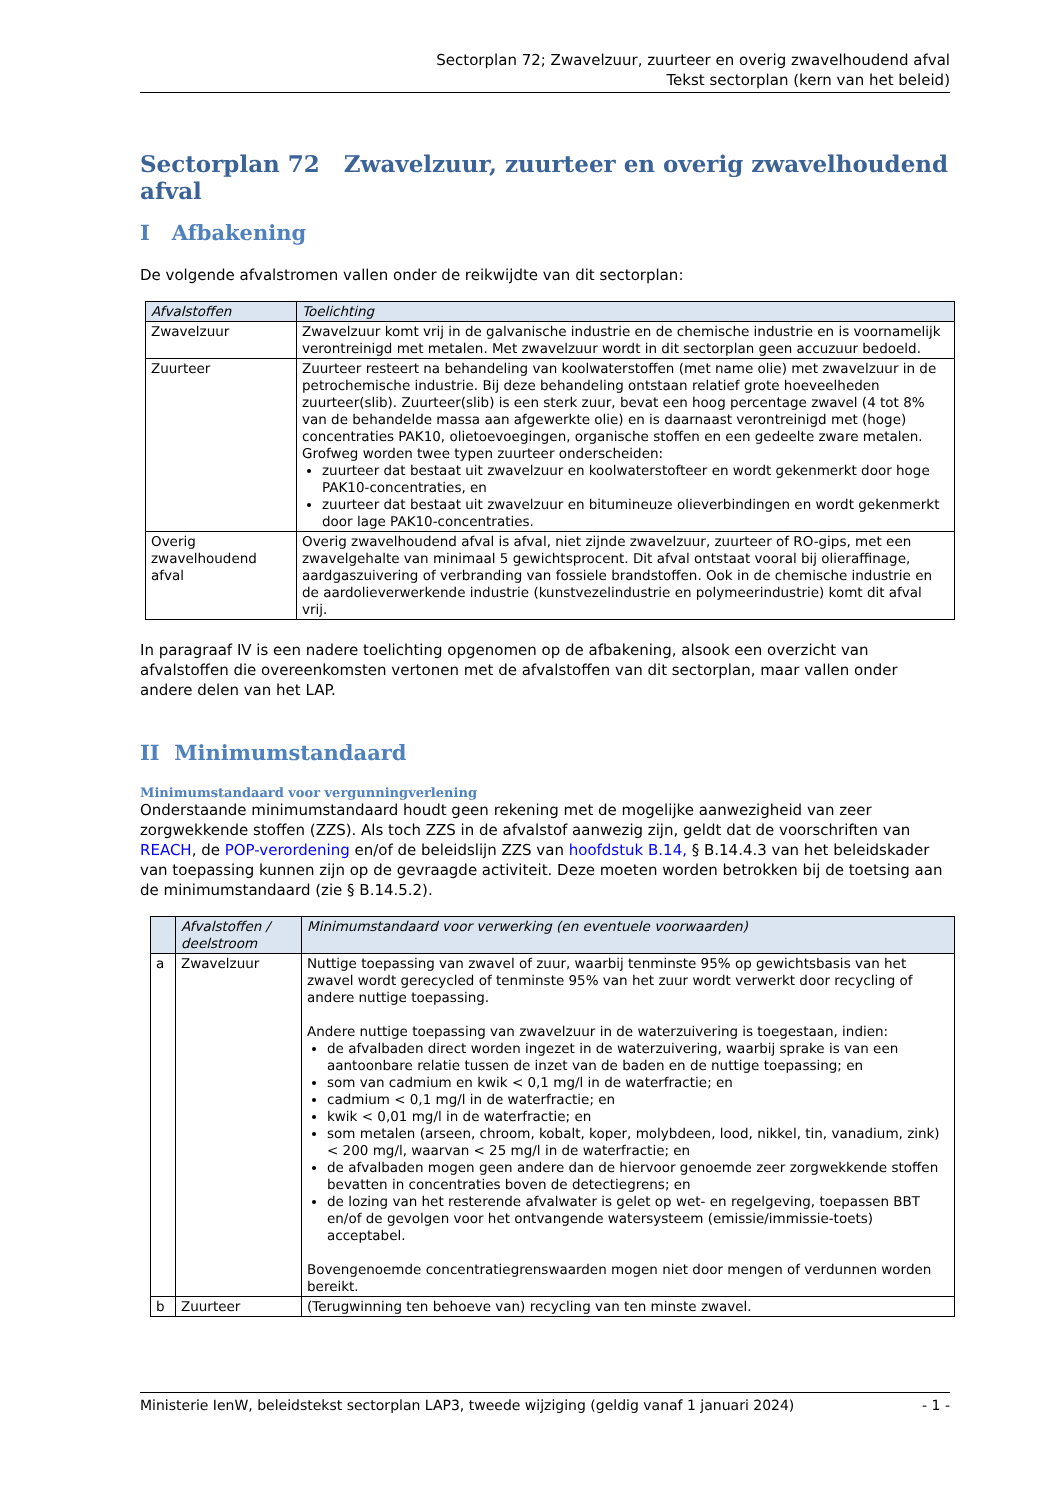Sectorplan 72; Zwavelzuur, zuurteer en overig zwavelhoudend afval
Tekst sectorplan (kern van het beleid)
Sectorplan 72 Zwavelzuur, zuurteer en overig zwavelhoudend afval
I Afbakening
De volgende afvalstromen vallen onder de reikwijdte van dit sectorplan:
| Afvalstoffen | Toelichting |
| --- | --- |
| Zwavelzuur | Zwavelzuur komt vrij in de galvanische industrie en de chemische industrie en is voornamelijk verontreinigd met metalen. Met zwavelzuur wordt in dit sectorplan geen accuzuur bedoeld. |
| Zuurteer | Zuurteer resteert na behandeling van koolwaterstoffen (met name olie) met zwavelzuur in de petrochemische industrie. Bij deze behandeling ontstaan relatief grote hoeveelheden zuurteer(slib). Zuurteer(slib) is een sterk zuur, bevat een hoog percentage zwavel (4 tot 8% van de behandelde massa aan afgewerkte olie) en is daarnaast verontreinigd met (hoge) concentraties PAK10, olietoevoegingen, organische stoffen en een gedeelte zware metalen. Grofweg worden twee typen zuurteer onderscheiden: zuurteer dat bestaat uit zwavelzuur en koolwaterstofteer en wordt gekenmerkt door hoge PAK10-concentraties, en zuurteer dat bestaat uit zwavelzuur en bitumineuze olieverbindingen en wordt gekenmerkt door lage PAK10-concentraties. |
| Overig zwavelhoudend afval | Overig zwavelhoudend afval is afval, niet zijnde zwavelzuur, zuurteer of RO-gips, met een zwavelgehalte van minimaal 5 gewichtsprocent. Dit afval ontstaat vooral bij olieraffinage, aardgaszuivering of verbranding van fossiele brandstoffen. Ook in de chemische industrie en de aardolieverwerkende industrie (kunstvezelindustrie en polymeerindustrie) komt dit afval vrij. |
In paragraaf IV is een nadere toelichting opgenomen op de afbakening, alsook een overzicht van afvalstoffen die overeenkomsten vertonen met de afvalstoffen van dit sectorplan, maar vallen onder andere delen van het LAP.
II Minimumstandaard
Minimumstandaard voor vergunningverlening
Onderstaande minimumstandaard houdt geen rekening met de mogelijke aanwezigheid van zeer zorgwekkende stoffen (ZZS). Als toch ZZS in de afvalstof aanwezig zijn, geldt dat de voorschriften van REACH, de POP-verordening en/of de beleidslijn ZZS van hoofdstuk B.14, § B.14.4.3 van het beleidskader van toepassing kunnen zijn op de gevraagde activiteit. Deze moeten worden betrokken bij de toetsing aan de minimumstandaard (zie § B.14.5.2).
| | Afvalstoffen / deelstroom | Minimumstandaard voor verwerking (en eventuele voorwaarden) |
| --- | --- | --- |
| a | Zwavelzuur | Nuttige toepassing van zwavel of zuur, waarbij tenminste 95% op gewichtsbasis van het zwavel wordt gerecycled of tenminste 95% van het zuur wordt verwerkt door recycling of andere nuttige toepassing. Andere nuttige toepassing van zwavelzuur in de waterzuivering is toegestaan, indien: de afvalbaden direct worden ingezet in de waterzuivering, waarbij sprake is van een aantoonbare relatie tussen de inzet van de baden en de nuttige toepassing; en som van cadmium en kwik < 0,1 mg/l in de waterfractie; en cadmium < 0,1 mg/l in de waterfractie; en kwik < 0,01 mg/l in de waterfractie; en som metalen (arseen, chroom, kobalt, koper, molybdeen, lood, nikkel, tin, vanadium, zink) < 200 mg/l, waarvan < 25 mg/l in de waterfractie; en de afvalbaden mogen geen andere dan de hiervoor genoemde zeer zorgwekkende stoffen bevatten in concentraties boven de detectiegrens; en de lozing van het resterende afvalwater is gelet op wet- en regelgeving, toepassen BBT en/of de gevolgen voor het ontvangende watersysteem (emissie/immissie-toets) acceptabel. Bovengenoemde concentratiegrenswaarden mogen niet door mengen of verdunnen worden bereikt. |
| b | Zuurteer | (Terugwinning ten behoeve van) recycling van ten minste zwavel. |
Ministerie IenW, beleidstekst sectorplan LAP3, tweede wijziging (geldig vanaf 1 januari 2024) - 1 -